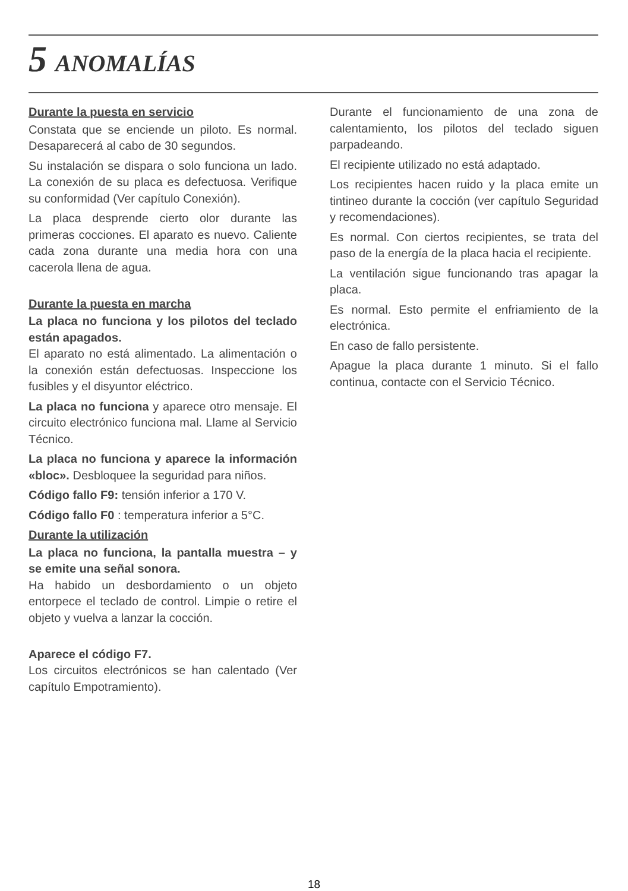5 ANOMALÍAS
Durante la puesta en servicio
Constata que se enciende un piloto. Es normal. Desaparecerá al cabo de 30 segundos.
Su instalación se dispara o solo funciona un lado. La conexión de su placa es defectuosa. Verifique su conformidad (Ver capítulo Conexión).
La placa desprende cierto olor durante las primeras cocciones. El aparato es nuevo. Caliente cada zona durante una media hora con una cacerola llena de agua.
Durante la puesta en marcha
La placa no funciona y los pilotos del teclado están apagados.
El aparato no está alimentado. La alimentación o la conexión están defectuosas. Inspeccione los fusibles y el disyuntor eléctrico.
La placa no funciona y aparece otro mensaje. El circuito electrónico funciona mal. Llame al Servicio Técnico.
La placa no funciona y aparece la información «bloc». Desbloquee la seguridad para niños.
Código fallo F9: tensión inferior a 170 V.
Código fallo F0 : temperatura inferior a 5°C.
Durante la utilización
La placa no funciona, la pantalla muestra – y se emite una señal sonora.
Ha habido un desbordamiento o un objeto entorpece el teclado de control. Limpie o retire el objeto y vuelva a lanzar la cocción.
Aparece el código F7.
Los circuitos electrónicos se han calentado (Ver capítulo Empotramiento).
Durante el funcionamiento de una zona de calentamiento, los pilotos del teclado siguen parpadeando.
El recipiente utilizado no está adaptado.
Los recipientes hacen ruido y la placa emite un tintineo durante la cocción (ver capítulo Seguridad y recomendaciones).
Es normal. Con ciertos recipientes, se trata del paso de la energía de la placa hacia el recipiente.
La ventilación sigue funcionando tras apagar la placa.
Es normal. Esto permite el enfriamiento de la electrónica.
En caso de fallo persistente.
Apague la placa durante 1 minuto. Si el fallo continua, contacte con el Servicio Técnico.
18